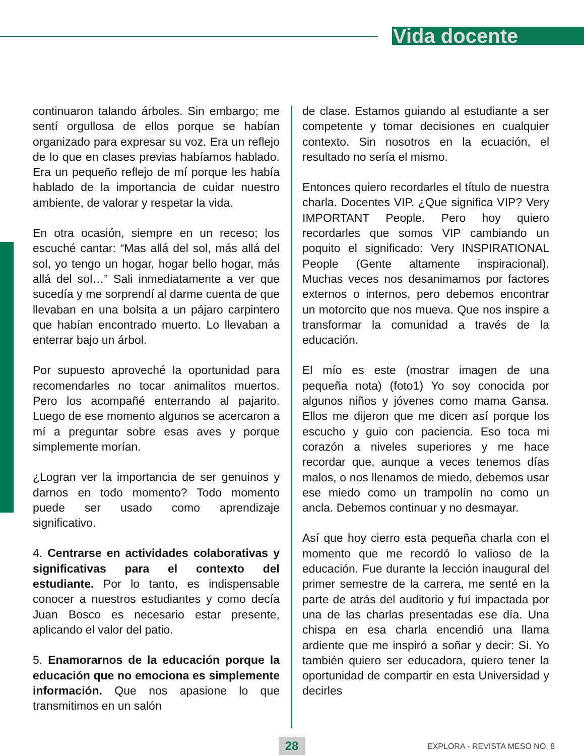Vida docente
continuaron talando árboles. Sin embargo; me sentí orgullosa de ellos porque se habían organizado para expresar su voz. Era un reflejo de lo que en clases previas habíamos hablado. Era un pequeño reflejo de mí porque les había hablado de la importancia de cuidar nuestro ambiente, de valorar y respetar la vida.
En otra ocasión, siempre en un receso; los escuché cantar: “Mas allá del sol, más allá del sol, yo tengo un hogar, hogar bello hogar, más allá del sol…” Sali inmediatamente a ver que sucedía y me sorprendí al darme cuenta de que llevaban en una bolsita a un pájaro carpintero que habían encontrado muerto. Lo llevaban a enterrar bajo un árbol.
Por supuesto aproveché la oportunidad para recomendarles no tocar animalitos muertos. Pero los acompañé enterrando al pajarito. Luego de ese momento algunos se acercaron a mí a preguntar sobre esas aves y porque simplemente morían.
¿Logran ver la importancia de ser genuinos y darnos en todo momento? Todo momento puede ser usado como aprendizaje significativo.
4. Centrarse en actividades colaborativas y significativas para el contexto del estudiante. Por lo tanto, es indispensable conocer a nuestros estudiantes y como decía Juan Bosco es necesario estar presente, aplicando el valor del patio.
5. Enamorarnos de la educación porque la educación que no emociona es simplemente información. Que nos apasione lo que transmitimos en un salón
de clase. Estamos guiando al estudiante a ser competente y tomar decisiones en cualquier contexto. Sin nosotros en la ecuación, el resultado no sería el mismo.
Entonces quiero recordarles el título de nuestra charla. Docentes VIP. ¿Que significa VIP? Very IMPORTANT People. Pero hoy quiero recordarles que somos VIP cambiando un poquito el significado: Very INSPIRATIONAL People (Gente altamente inspiracional). Muchas veces nos desanimamos por factores externos o internos, pero debemos encontrar un motorcito que nos mueva. Que nos inspire a transformar la comunidad a través de la educación.
El mío es este (mostrar imagen de una pequeña nota) (foto1) Yo soy conocida por algunos niños y jóvenes como mama Gansa. Ellos me dijeron que me dicen así porque los escucho y guio con paciencia. Eso toca mi corazón a niveles superiores y me hace recordar que, aunque a veces tenemos días malos, o nos llenamos de miedo, debemos usar ese miedo como un trampolín no como un ancla. Debemos continuar y no desmayar.
Así que hoy cierro esta pequeña charla con el momento que me recordó lo valioso de la educación. Fue durante la lección inaugural del primer semestre de la carrera, me senté en la parte de atrás del auditorio y fuí impactada por una de las charlas presentadas ese día. Una chispa en esa charla encendió una llama ardiente que me inspiró a soñar y decir: Si. Yo también quiero ser educadora, quiero tener la oportunidad de compartir en esta Universidad y decirles
28 EXPLORA - REVISTA MESO NO. 8